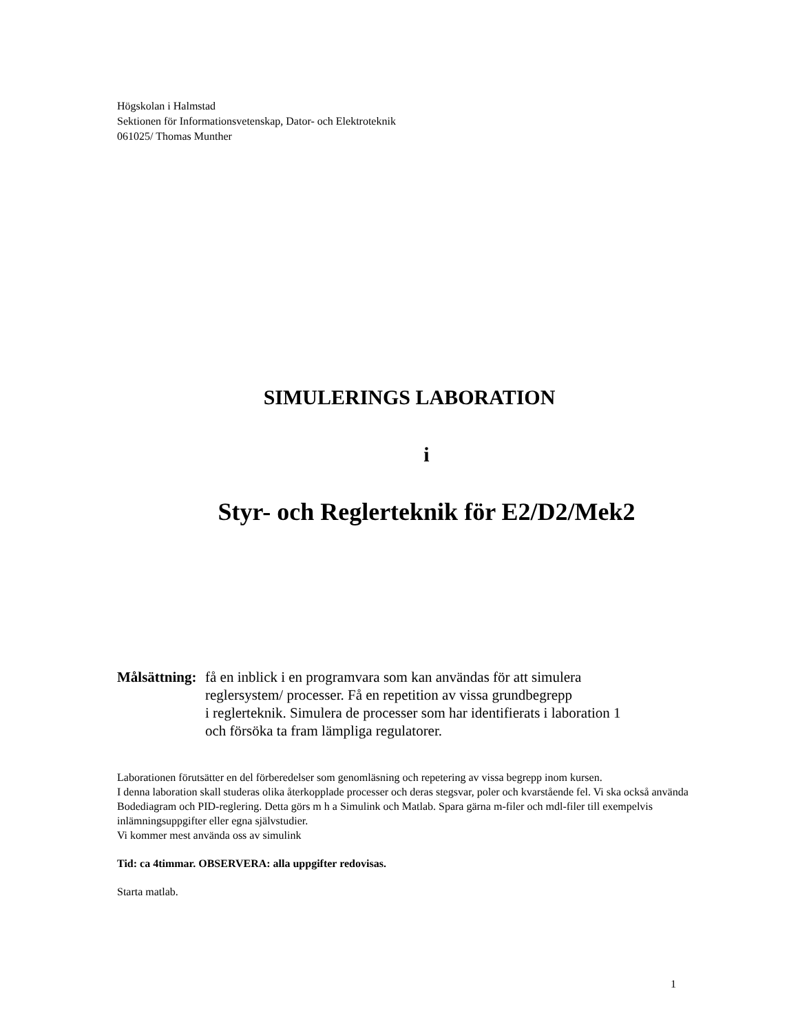Högskolan i Halmstad
Sektionen för Informationsvetenskap, Dator- och Elektroteknik
061025/ Thomas Munther
SIMULERINGS LABORATION
i
Styr- och Reglerteknik för E2/D2/Mek2
Målsättning:
få en inblick i en programvara som kan användas för att simulera
reglersystem/ processer. Få en repetition av vissa grundbegrepp
i reglerteknik. Simulera de processer som har identifierats i laboration 1
och försöka ta fram lämpliga regulatorer.
Laborationen förutsätter en del förberedelser som genomläsning och repetering av vissa begrepp inom kursen.
I denna laboration skall studeras olika återkopplade processer och deras stegsvar, poler och kvarstående fel. Vi ska också använda Bodediagram och PID-reglering. Detta görs m h a Simulink och Matlab. Spara gärna m-filer och mdl-filer till exempelvis inlämningsuppgifter eller egna självstudier.
Vi kommer mest använda oss av simulink
Tid: ca 4timmar. OBSERVERA: alla uppgifter redovisas.
Starta matlab.
1